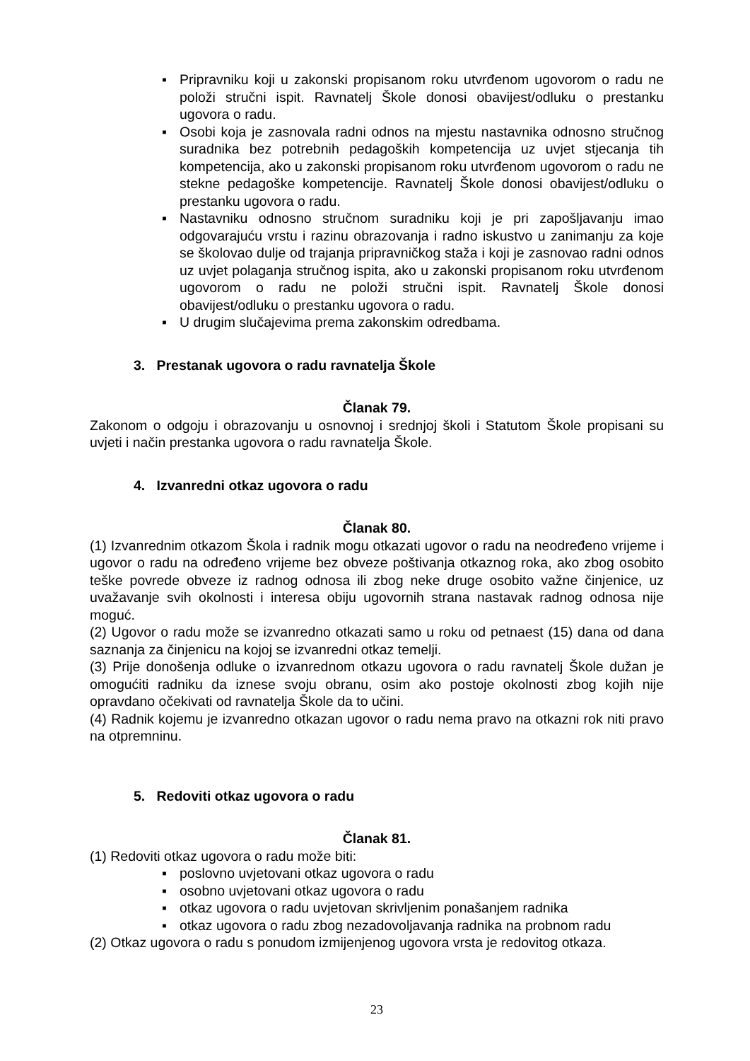▪ Pripravniku koji u zakonski propisanom roku utvrđenom ugovorom o radu ne položi stručni ispit. Ravnatelj Škole donosi obavijest/odluku o prestanku ugovora o radu.
▪ Osobi koja je zasnovala radni odnos na mjestu nastavnika odnosno stručnog suradnika bez potrebnih pedagoških kompetencija uz uvjet stjecanja tih kompetencija, ako u zakonski propisanom roku utvrđenom ugovorom o radu ne stekne pedagoške kompetencije. Ravnatelj Škole donosi obavijest/odluku o prestanku ugovora o radu.
▪ Nastavniku odnosno stručnom suradniku koji je pri zapošljavanju imao odgovarajuću vrstu i razinu obrazovanja i radno iskustvo u zanimanju za koje se školovao dulje od trajanja pripravničkog staža i koji je zasnovao radni odnos uz uvjet polaganja stručnog ispita, ako u zakonski propisanom roku utvrđenom ugovorom o radu ne položi stručni ispit. Ravnatelj Škole donosi obavijest/odluku o prestanku ugovora o radu.
▪ U drugim slučajevima prema zakonskim odredbama.
3. Prestanak ugovora o radu ravnatelja Škole
Članak 79.
Zakonom o odgoju i obrazovanju u osnovnoj i srednjoj školi i Statutom Škole propisani su uvjeti i način prestanka ugovora o radu ravnatelja Škole.
4. Izvanredni otkaz ugovora o radu
Članak 80.
(1) Izvanrednim otkazom Škola i radnik mogu otkazati ugovor o radu na neodređeno vrijeme i ugovor o radu na određeno vrijeme bez obveze poštivanja otkaznog roka, ako zbog osobito teške povrede obveze iz radnog odnosa ili zbog neke druge osobito važne činjenice, uz uvažavanje svih okolnosti i interesa obiju ugovornih strana nastavak radnog odnosa nije moguć.
(2) Ugovor o radu može se izvanredno otkazati samo u roku od petnaest (15) dana od dana saznanja za činjenicu na kojoj se izvanredni otkaz temelji.
(3) Prije donošenja odluke o izvanrednom otkazu ugovora o radu ravnatelj Škole dužan je omogućiti radniku da iznese svoju obranu, osim ako postoje okolnosti zbog kojih nije opravdano očekivati od ravnatelja Škole da to učini.
(4) Radnik kojemu je izvanredno otkazan ugovor o radu nema pravo na otkazni rok niti pravo na otpremninu.
5. Redoviti otkaz ugovora o radu
Članak 81.
(1) Redoviti otkaz ugovora o radu može biti:
▪ poslovno uvjetovani otkaz ugovora o radu
▪ osobno uvjetovani otkaz ugovora o radu
▪ otkaz ugovora o radu uvjetovan skrivljenim ponašanjem radnika
▪ otkaz ugovora o radu zbog nezadovoljavanja radnika na probnom radu
(2) Otkaz ugovora o radu s ponudom izmijenjenog ugovora vrsta je redovitog otkaza.
23